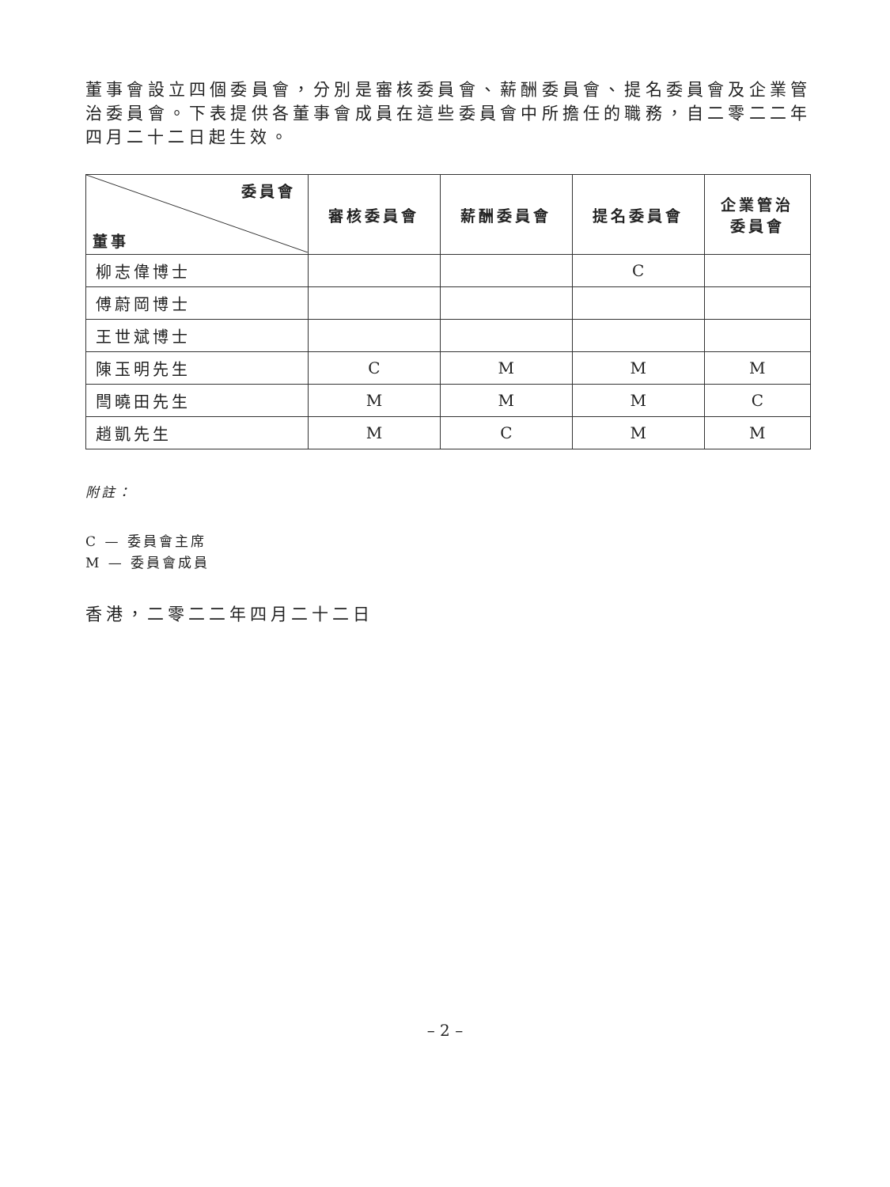董事會設立四個委員會，分別是審核委員會、薪酬委員會、提名委員會及企業管治委員會。下表提供各董事會成員在這些委員會中所擔任的職務，自二零二二年四月二十二日起生效。
| 委員會 董事 | 審核委員會 | 薪酬委員會 | 提名委員會 | 企業管治 委員會 |
| --- | --- | --- | --- | --- |
| 柳志偉博士 | | | C | |
| 傅蔚岡博士 | | | | |
| 王世斌博士 | | | | |
| 陳玉明先生 | C | M | M | M |
| 閆曉田先生 | M | M | M | C |
| 趙凱先生 | M | C | M | M |
附註：
C — 委員會主席
M — 委員會成員
香港，二零二二年四月二十二日
– 2 –